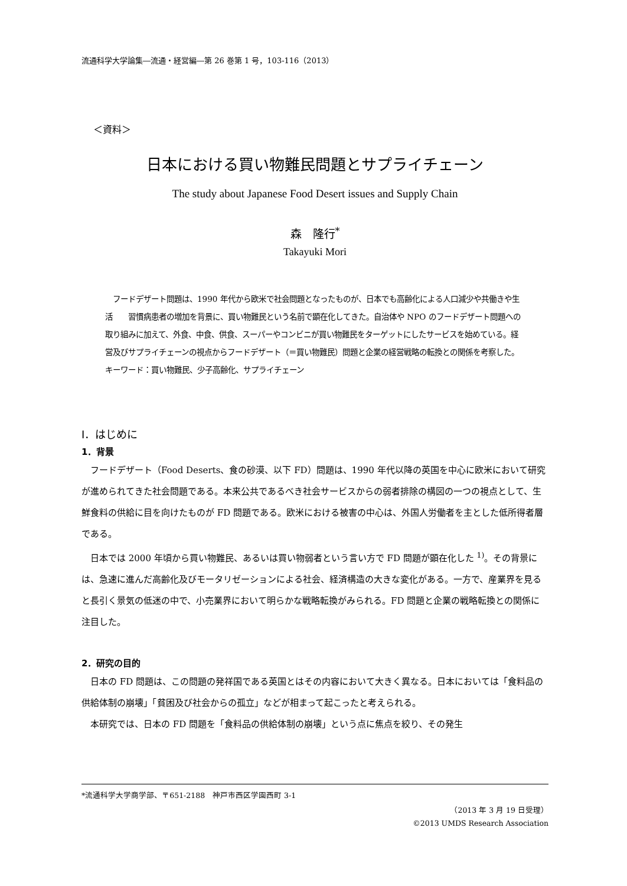流通科学大学論集―流通・経営編―第 26 巻第 1 号，103-116（2013）
＜資料＞
日本における買い物難民問題とサプライチェーン
The study about Japanese Food Desert issues and Supply Chain
森　隆行<sup>*</sup>
Takayuki Mori
　フードデザート問題は、1990 年代から欧米で社会問題となったものが、日本でも高齢化による人口減少や共働きや生活　　習慣病患者の増加を背景に、買い物難民という名前で顕在化してきた。自治体や NPO のフードデザート問題への取り組みに加えて、外食、中食、供食、スーパーやコンビニが買い物難民をターゲットにしたサービスを始めている。経営及びサプライチェーンの視点からフードデザート（＝買い物難民）問題と企業の経営戦略の転換との関係を考察した。
キーワード：買い物難民、少子高齢化、サプライチェーン
Ⅰ．はじめに
1．背景
フードデザート（Food Deserts、食の砂漠、以下 FD）問題は、1990 年代以降の英国を中心に欧米において研究が進められてきた社会問題である。本来公共であるべき社会サービスからの弱者排除の構図の一つの視点として、生鮮食料の供給に目を向けたものが FD 問題である。欧米における被害の中心は、外国人労働者を主とした低所得者層である。
日本では 2000 年頃から買い物難民、あるいは買い物弱者という言い方で FD 問題が顕在化した <sup>1)</sup>。その背景には、急速に進んだ高齢化及びモータリゼーションによる社会、経済構造の大きな変化がある。一方で、産業界を見ると長引く景気の低迷の中で、小売業界において明らかな戦略転換がみられる。FD 問題と企業の戦略転換との関係に注目した。
2．研究の目的
日本の FD 問題は、この問題の発祥国である英国とはその内容において大きく異なる。日本においては「食料品の供給体制の崩壊」「貧困及び社会からの孤立」などが相まって起こったと考えられる。
本研究では、日本の FD 問題を「食料品の供給体制の崩壊」という点に焦点を絞り、その発生
*流通科学大学商学部、〒651-2188　神戸市西区学園西町 3-1
（2013 年 3 月 19 日受理）
©2013 UMDS Research Association